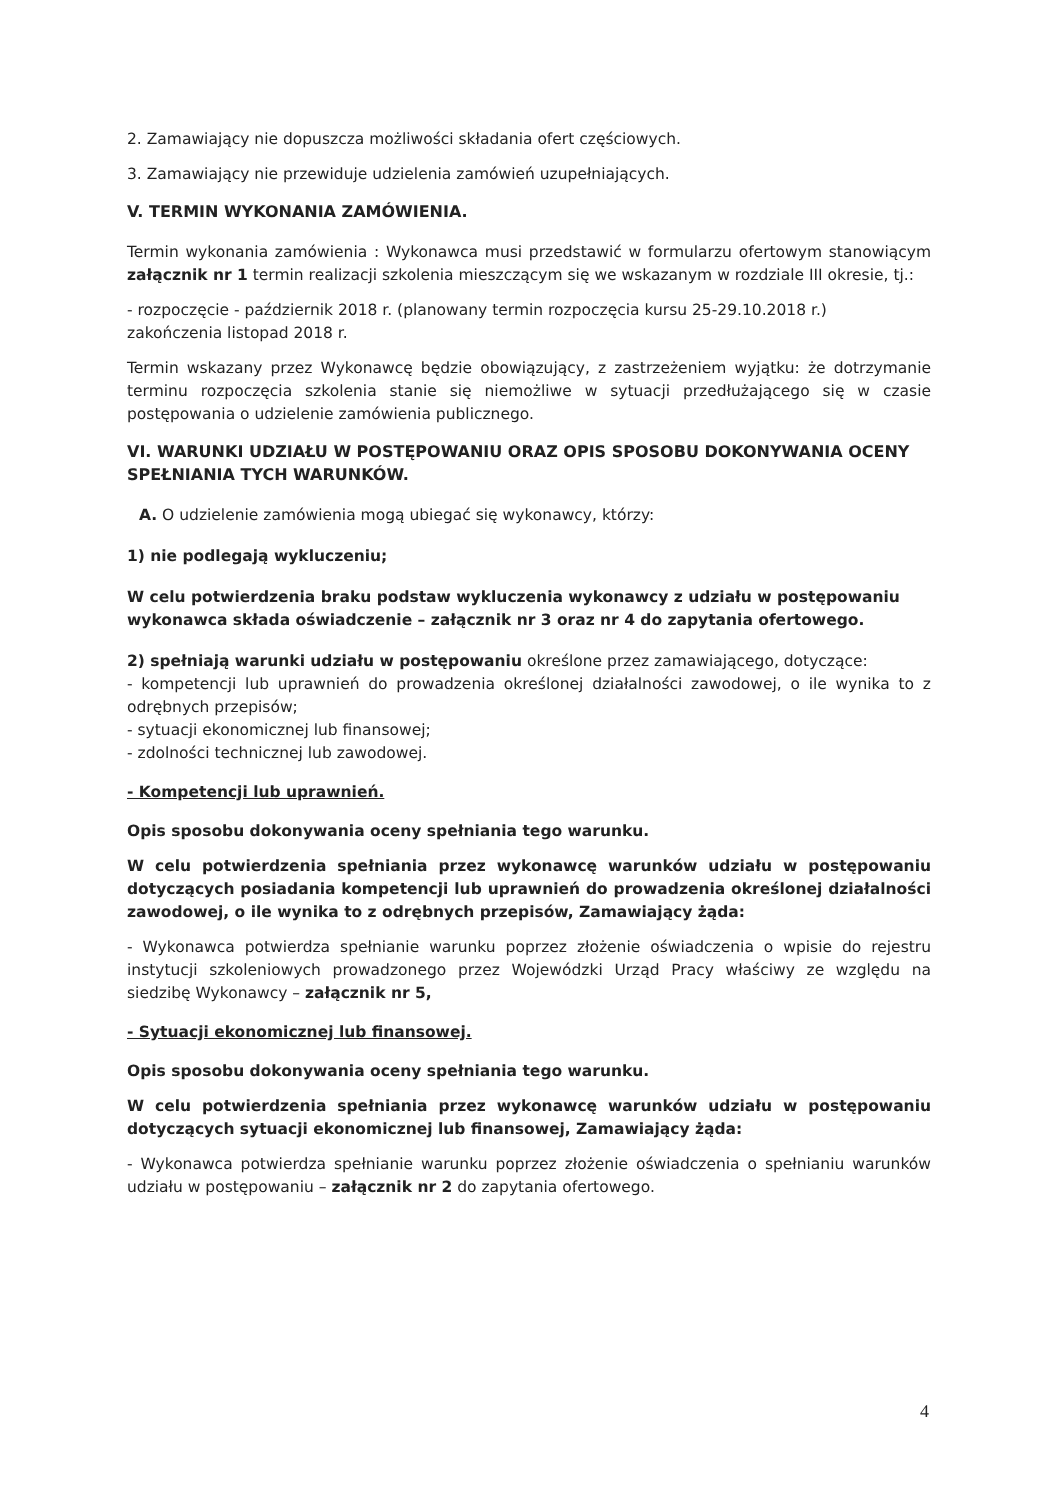2. Zamawiający nie dopuszcza możliwości składania ofert częściowych.
3. Zamawiający nie przewiduje udzielenia zamówień uzupełniających.
V. TERMIN WYKONANIA ZAMÓWIENIA.
Termin wykonania zamówienia : Wykonawca musi przedstawić w formularzu ofertowym stanowiącym załącznik nr 1 termin realizacji szkolenia mieszczącym się we wskazanym w rozdziale III okresie, tj.:
- rozpoczęcie - październik 2018 r. (planowany termin rozpoczęcia kursu 25-29.10.2018 r.)
zakończenia listopad 2018 r.
Termin wskazany przez Wykonawcę będzie obowiązujący, z zastrzeżeniem wyjątku: że dotrzymanie terminu rozpoczęcia szkolenia stanie się niemożliwe w sytuacji przedłużającego się w czasie postępowania o udzielenie zamówienia publicznego.
VI. WARUNKI UDZIAŁU W POSTĘPOWANIU ORAZ OPIS SPOSOBU DOKONYWANIA OCENY SPEŁNIANIA TYCH WARUNKÓW.
A. O udzielenie zamówienia mogą ubiegać się wykonawcy, którzy:
1) nie podlegają wykluczeniu;
W celu potwierdzenia braku podstaw wykluczenia wykonawcy z udziału w postępowaniu wykonawca składa oświadczenie – załącznik nr 3 oraz nr 4 do zapytania ofertowego.
2) spełniają warunki udziału w postępowaniu określone przez zamawiającego, dotyczące:
- kompetencji lub uprawnień do prowadzenia określonej działalności zawodowej, o ile wynika to z odrębnych przepisów;
- sytuacji ekonomicznej lub finansowej;
- zdolności technicznej lub zawodowej.
- Kompetencji lub uprawnień.
Opis sposobu dokonywania oceny spełniania tego warunku.
W celu potwierdzenia spełniania przez wykonawcę warunków udziału w postępowaniu dotyczących posiadania kompetencji lub uprawnień do prowadzenia określonej działalności zawodowej, o ile wynika to z odrębnych przepisów, Zamawiający żąda:
- Wykonawca potwierdza spełnianie warunku poprzez złożenie oświadczenia o wpisie do rejestru instytucji szkoleniowych prowadzonego przez Wojewódzki Urząd Pracy właściwy ze względu na siedzibę Wykonawcy – załącznik nr 5,
- Sytuacji ekonomicznej lub finansowej.
Opis sposobu dokonywania oceny spełniania tego warunku.
W celu potwierdzenia spełniania przez wykonawcę warunków udziału w postępowaniu dotyczących sytuacji ekonomicznej lub finansowej, Zamawiający żąda:
- Wykonawca potwierdza spełnianie warunku poprzez złożenie oświadczenia o spełnianiu warunków udziału w postępowaniu – załącznik nr 2 do zapytania ofertowego.
4